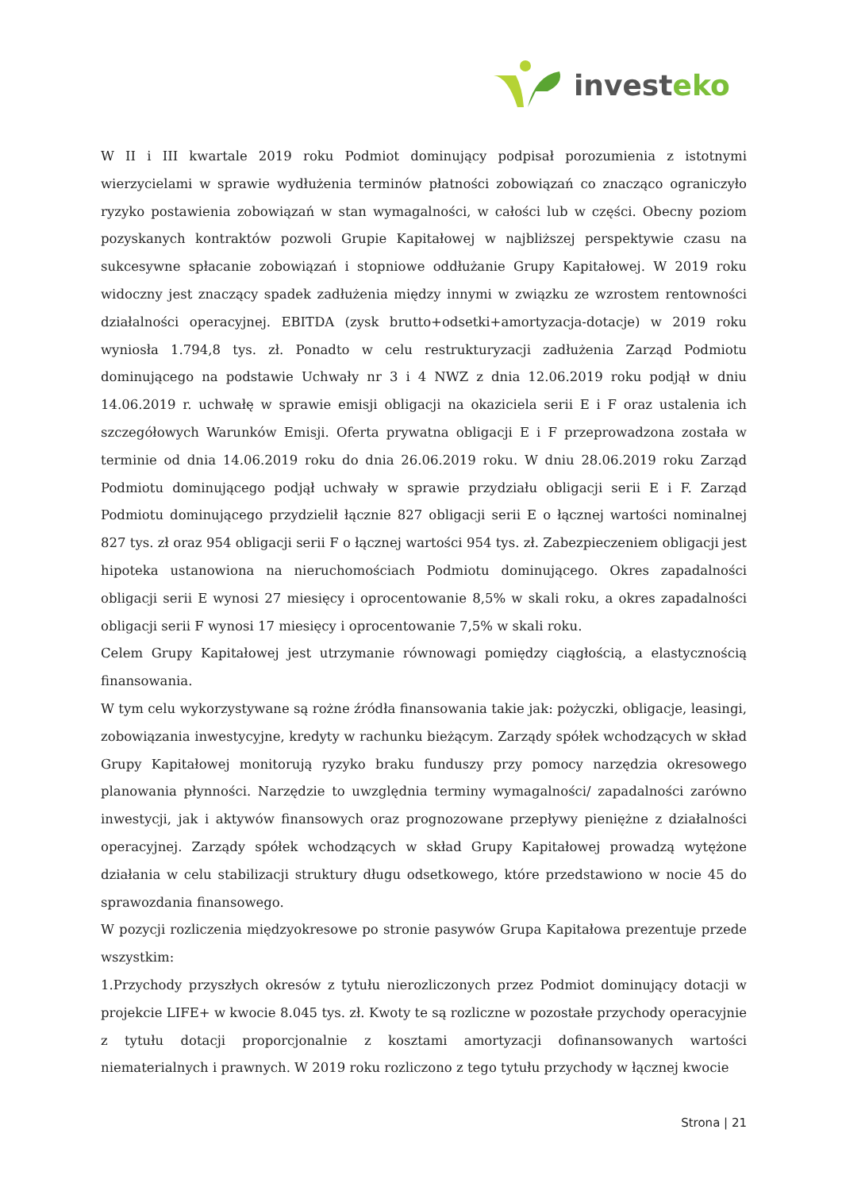investeko
W II i III kwartale 2019 roku Podmiot dominujący podpisał porozumienia z istotnymi wierzycielami w sprawie wydłużenia terminów płatności zobowiązań co znacząco ograniczyło ryzyko postawienia zobowiązań w stan wymagalności, w całości lub w części. Obecny poziom pozyskanych kontraktów pozwoli Grupie Kapitałowej w najbliższej perspektywie czasu na sukcesywne spłacanie zobowiązań i stopniowe oddłużanie Grupy Kapitałowej. W 2019 roku widoczny jest znaczący spadek zadłużenia między innymi w związku ze wzrostem rentowności działalności operacyjnej. EBITDA (zysk brutto+odsetki+amortyzacja-dotacje) w 2019 roku wyniosła 1.794,8 tys. zł. Ponadto w celu restrukturyzacji zadłużenia Zarząd Podmiotu dominującego na podstawie Uchwały nr 3 i 4 NWZ z dnia 12.06.2019 roku podjął w dniu 14.06.2019 r. uchwałę w sprawie emisji obligacji na okaziciela serii E i F oraz ustalenia ich szczegółowych Warunków Emisji. Oferta prywatna obligacji E i F przeprowadzona została w terminie od dnia 14.06.2019 roku do dnia 26.06.2019 roku. W dniu 28.06.2019 roku Zarząd Podmiotu dominującego podjął uchwały w sprawie przydziału obligacji serii E i F. Zarząd Podmiotu dominującego przydzielił łącznie 827 obligacji serii E o łącznej wartości nominalnej 827 tys. zł oraz 954 obligacji serii F o łącznej wartości 954 tys. zł. Zabezpieczeniem obligacji jest hipoteka ustanowiona na nieruchomościach Podmiotu dominującego. Okres zapadalności obligacji serii E wynosi 27 miesięcy i oprocentowanie 8,5% w skali roku, a okres zapadalności obligacji serii F wynosi 17 miesięcy i oprocentowanie 7,5% w skali roku.
Celem Grupy Kapitałowej jest utrzymanie równowagi pomiędzy ciągłością, a elastycznością finansowania.
W tym celu wykorzystywane są rożne źródła finansowania takie jak: pożyczki, obligacje, leasingi, zobowiązania inwestycyjne, kredyty w rachunku bieżącym. Zarządy spółek wchodzących w skład Grupy Kapitałowej monitorują ryzyko braku funduszy przy pomocy narzędzia okresowego planowania płynności. Narzędzie to uwzględnia terminy wymagalności/ zapadalności zarówno inwestycji, jak i aktywów finansowych oraz prognozowane przepływy pieniężne z działalności operacyjnej. Zarządy spółek wchodzących w skład Grupy Kapitałowej prowadzą wytężone działania w celu stabilizacji struktury długu odsetkowego, które przedstawiono w nocie 45 do sprawozdania finansowego.
W pozycji rozliczenia międzyokresowe po stronie pasywów Grupa Kapitałowa prezentuje przede wszystkim:
1.Przychody przyszłych okresów z tytułu nierozliczonych przez Podmiot dominujący dotacji w projekcie LIFE+ w kwocie 8.045 tys. zł. Kwoty te są rozliczne w pozostałe przychody operacyjnie z tytułu dotacji proporcjonalnie z kosztami amortyzacji dofinansowanych wartości niematerialnych i prawnych. W 2019 roku rozliczono z tego tytułu przychody w łącznej kwocie
Strona | 21